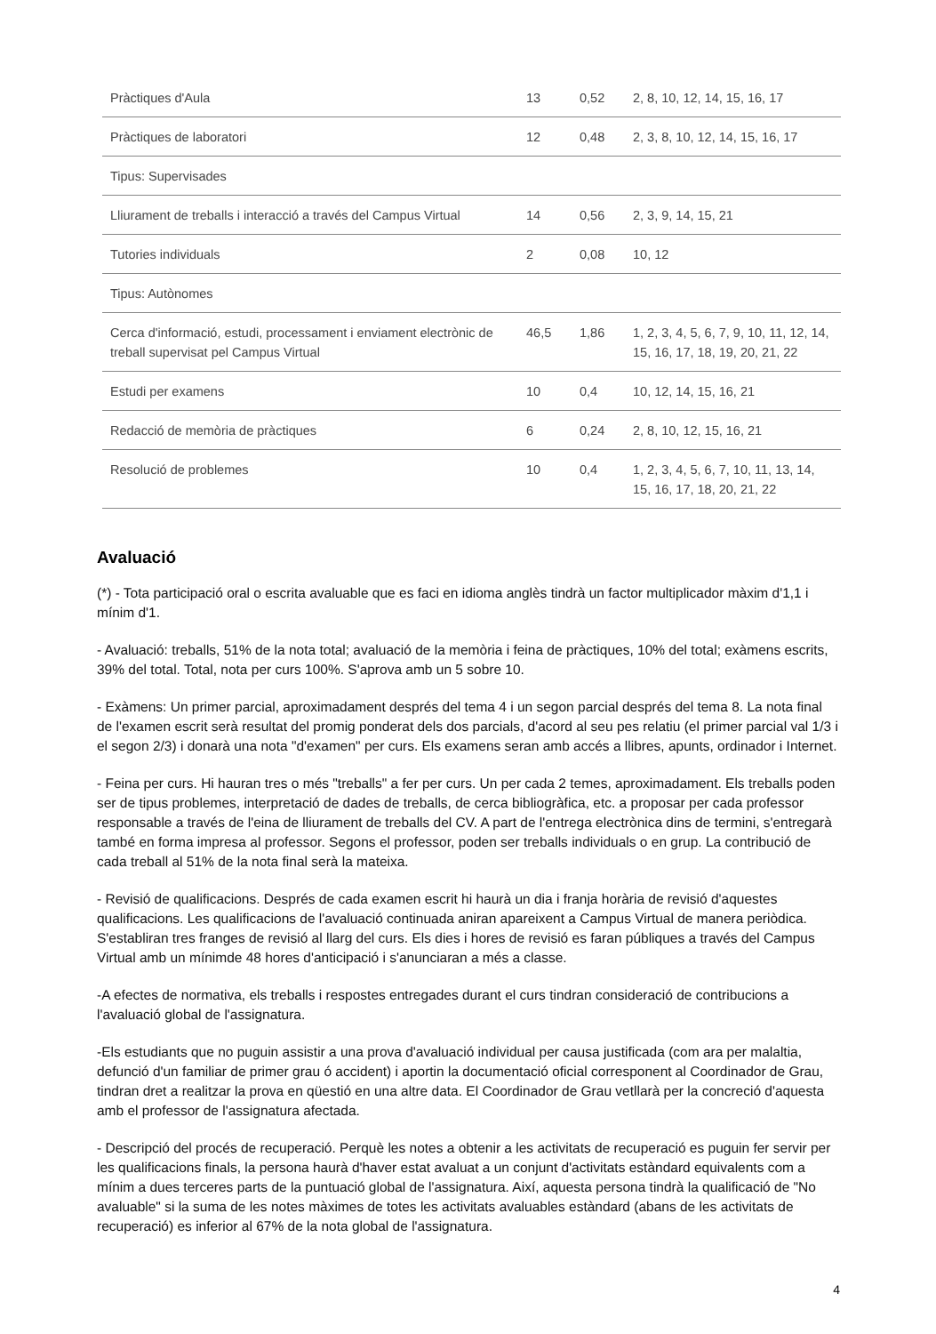| Pràctiques d'Aula | 13 | 0,52 | 2, 8, 10, 12, 14, 15, 16, 17 |
| Pràctiques de laboratori | 12 | 0,48 | 2, 3, 8, 10, 12, 14, 15, 16, 17 |
| Tipus: Supervisades | | | |
| Lliurament de treballs i interacció a través del Campus Virtual | 14 | 0,56 | 2, 3, 9, 14, 15, 21 |
| Tutories individuals | 2 | 0,08 | 10, 12 |
| Tipus: Autònomes | | | |
| Cerca d'informació, estudi, processament i enviament electrònic de treball supervisat pel Campus Virtual | 46,5 | 1,86 | 1, 2, 3, 4, 5, 6, 7, 9, 10, 11, 12, 14, 15, 16, 17, 18, 19, 20, 21, 22 |
| Estudi per examens | 10 | 0,4 | 10, 12, 14, 15, 16, 21 |
| Redacció de memòria de pràctiques | 6 | 0,24 | 2, 8, 10, 12, 15, 16, 21 |
| Resolució de problemes | 10 | 0,4 | 1, 2, 3, 4, 5, 6, 7, 10, 11, 13, 14, 15, 16, 17, 18, 20, 21, 22 |
Avaluació
(*) - Tota participació oral o escrita avaluable que es faci en idioma anglès tindrà un factor multiplicador màxim d'1,1 i mínim d'1.
- Avaluació: treballs, 51% de la nota total; avaluació de la memòria i feina de pràctiques, 10% del total; exàmens escrits, 39% del total. Total, nota per curs 100%. S'aprova amb un 5 sobre 10.
- Exàmens: Un primer parcial, aproximadament després del tema 4 i un segon parcial després del tema 8. La nota final de l'examen escrit serà resultat del promig ponderat dels dos parcials, d'acord al seu pes relatiu (el primer parcial val 1/3 i el segon 2/3) i donarà una nota "d'examen" per curs. Els examens seran amb accés a llibres, apunts, ordinador i Internet.
- Feina per curs. Hi hauran tres o més "treballs" a fer per curs. Un per cada 2 temes, aproximadament. Els treballs poden ser de tipus problemes, interpretació de dades de treballs, de cerca bibliogràfica, etc. a proposar per cada professor responsable a través de l'eina de lliurament de treballs del CV. A part de l'entrega electrònica dins de termini, s'entregarà també en forma impresa al professor. Segons el professor, poden ser treballs individuals o en grup. La contribució de cada treball al 51% de la nota final serà la mateixa.
- Revisió de qualificacions. Després de cada examen escrit hi haurà un dia i franja horària de revisió d'aquestes qualificacions. Les qualificacions de l'avaluació continuada aniran apareixent a Campus Virtual de manera periòdica. S'establiran tres franges de revisió al llarg del curs. Els dies i hores de revisió es faran públiques a través del Campus Virtual amb un mínimde 48 hores d'anticipació i s'anunciaran a més a classe.
-A efectes de normativa, els treballs i respostes entregades durant el curs tindran consideració de contribucions a l'avaluació global de l'assignatura.
-Els estudiants que no puguin assistir a una prova d'avaluació individual per causa justificada (com ara per malaltia, defunció d'un familiar de primer grau ó accident) i aportin la documentació oficial corresponent al Coordinador de Grau, tindran dret a realitzar la prova en qüestió en una altre data. El Coordinador de Grau vetllarà per la concreció d'aquesta amb el professor de l'assignatura afectada.
- Descripció del procés de recuperació. Perquè les notes a obtenir a les activitats de recuperació es puguin fer servir per les qualificacions finals, la persona haurà d'haver estat avaluat a un conjunt d'activitats estàndard equivalents com a mínim a dues terceres parts de la puntuació global de l'assignatura. Així, aquesta persona tindrà la qualificació de "No avaluable" si la suma de les notes màximes de totes les activitats avaluables estàndard (abans de les activitats de recuperació) es inferior al 67% de la nota global de l'assignatura.
4